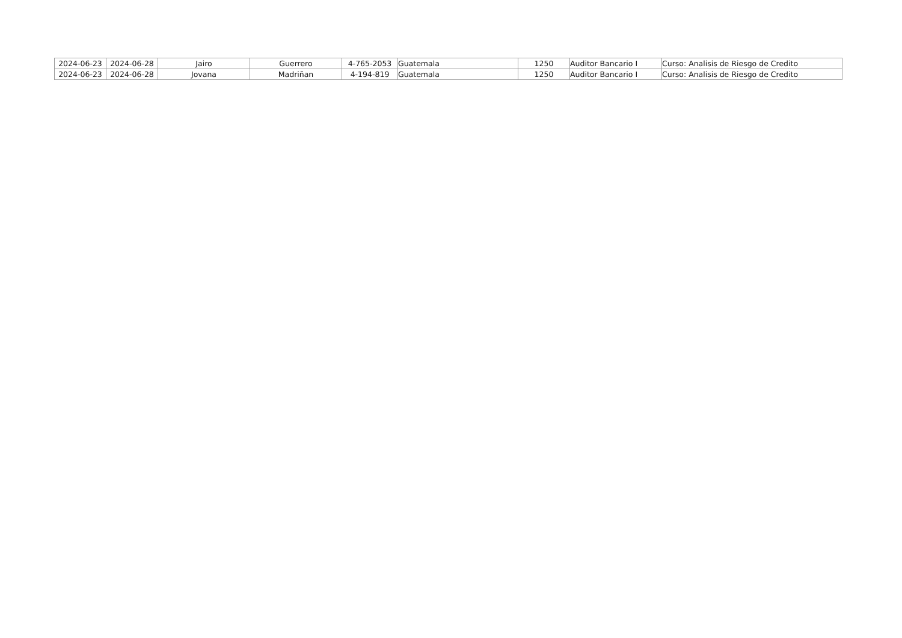| 2024-06-23 | 2024-06-28 | Jairo | Guerrero | 4-765-2053 | Guatemala | 1250 | Auditor Bancario I | Curso: Analisis de Riesgo de Credito |
| 2024-06-23 | 2024-06-28 | Jovana | Madriñan | 4-194-819 | Guatemala | 1250 | Auditor Bancario I | Curso: Analisis de Riesgo de Credito |